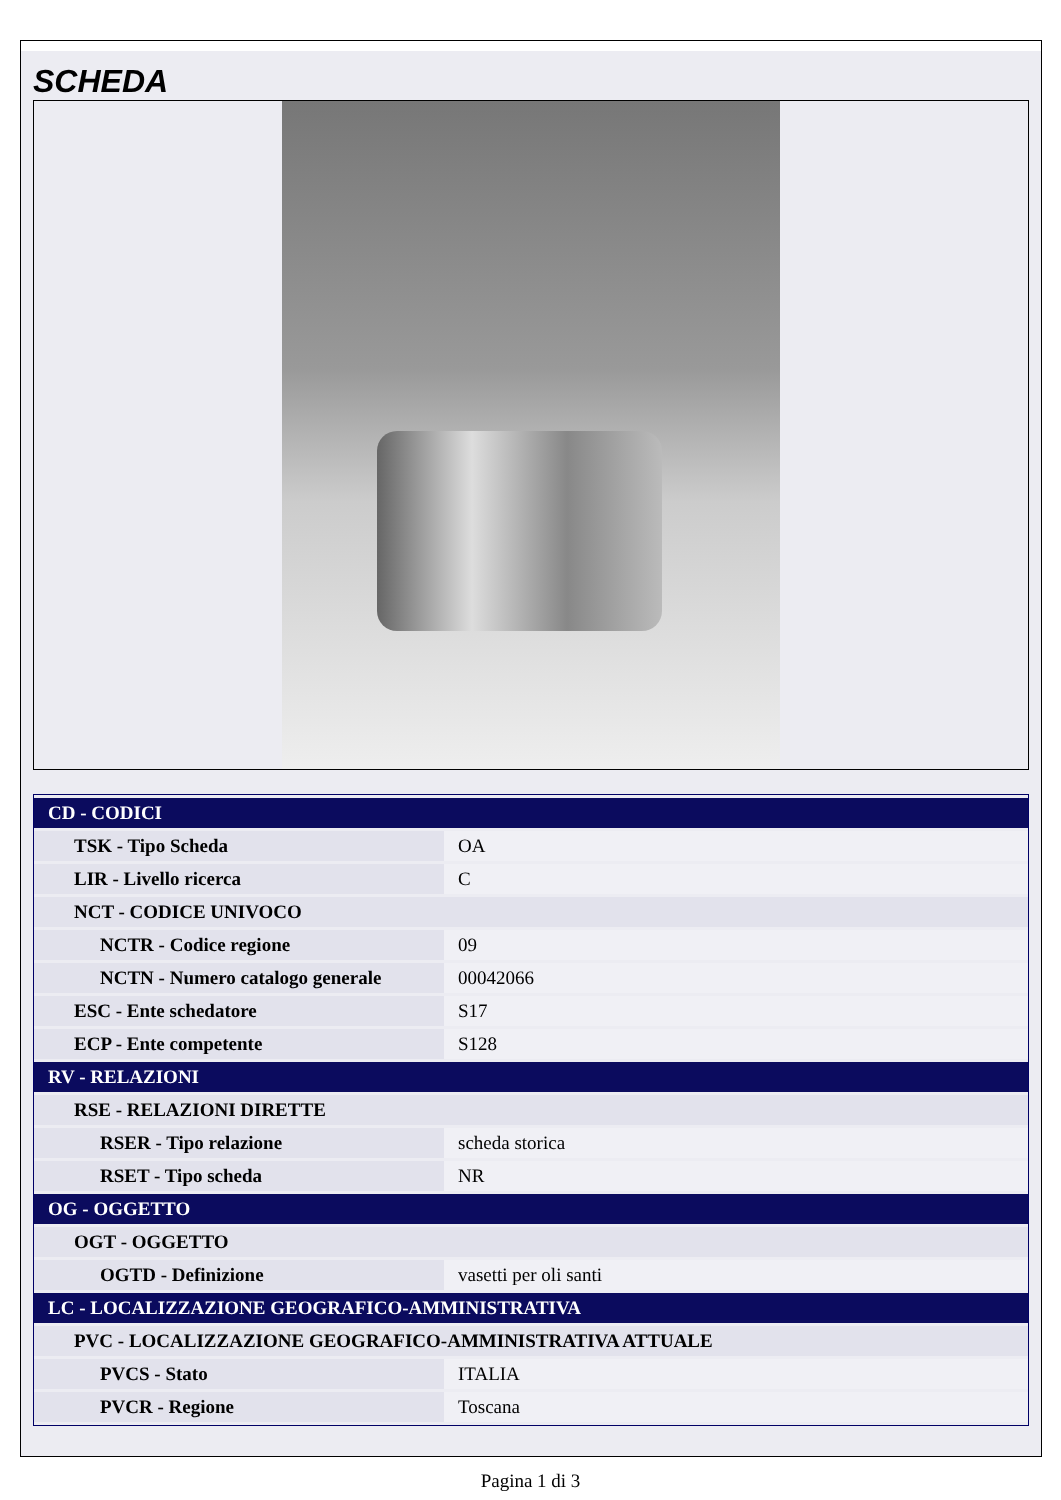SCHEDA
| CD - CODICI | |
| TSK - Tipo Scheda | OA |
| LIR - Livello ricerca | C |
| NCT - CODICE UNIVOCO | |
| NCTR - Codice regione | 09 |
| NCTN - Numero catalogo generale | 00042066 |
| ESC - Ente schedatore | S17 |
| ECP - Ente competente | S128 |
| RV - RELAZIONI | |
| RSE - RELAZIONI DIRETTE | |
| RSER - Tipo relazione | scheda storica |
| RSET - Tipo scheda | NR |
| OG - OGGETTO | |
| OGT - OGGETTO | |
| OGTD - Definizione | vasetti per oli santi |
| LC - LOCALIZZAZIONE GEOGRAFICO-AMMINISTRATIVA | |
| PVC - LOCALIZZAZIONE GEOGRAFICO-AMMINISTRATIVA ATTUALE | |
| PVCS - Stato | ITALIA |
| PVCR - Regione | Toscana |
Pagina 1 di 3